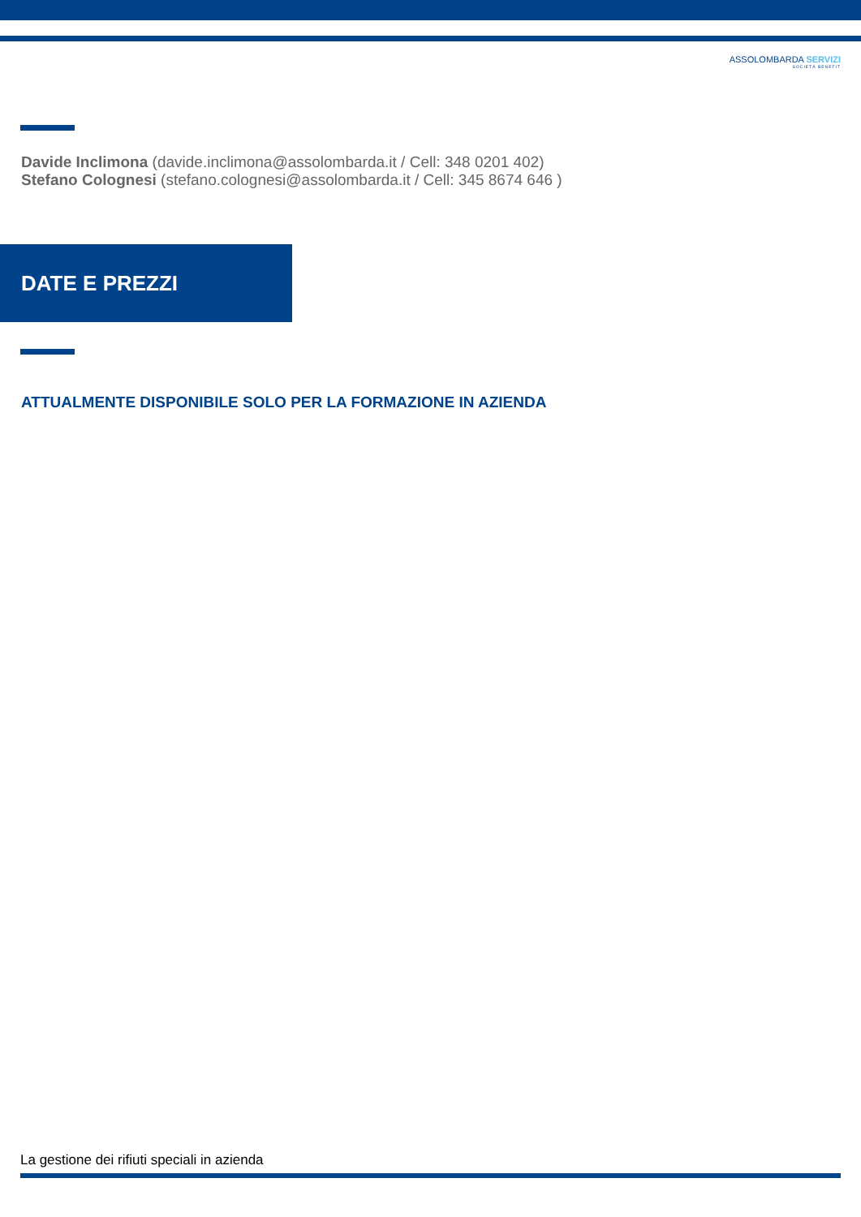ASSOLOMBARDA SERVIZI
SOCIETÀ BENEFIT
Davide Inclimona (davide.inclimona@assolombarda.it / Cell: 348 0201 402)
Stefano Colognesi (stefano.colognesi@assolombarda.it / Cell: 345 8674 646 )
DATE E PREZZI
ATTUALMENTE DISPONIBILE SOLO PER LA FORMAZIONE IN AZIENDA
La gestione dei rifiuti speciali in azienda